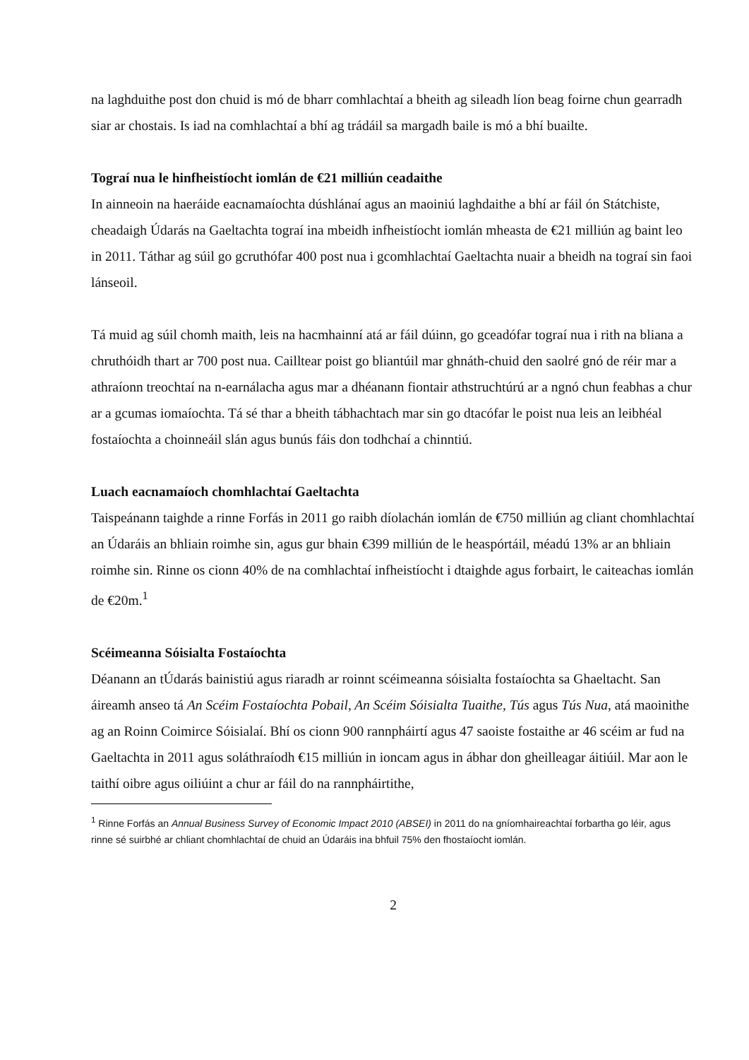na laghduithe post don chuid is mó de bharr comhlachtaí a bheith ag sileadh líon beag foirne chun gearradh siar ar chostais. Is iad na comhlachtaí a bhí ag trádáil sa margadh baile is mó a bhí buailte.
Tograí nua le hinfheistíocht iomlán de €21 milliún ceadaithe
In ainneoin na haeráide eacnamaíochta dúshlánaí agus an maoiniú laghdaithe a bhí ar fáil ón Státchiste, cheadaigh Údarás na Gaeltachta tograí ina mbeidh infheistíocht iomlán mheasta de €21 milliún ag baint leo in 2011. Táthar ag súil go gcruthófar 400 post nua i gcomhlachtaí Gaeltachta nuair a bheidh na tograí sin faoi lánseoil.
Tá muid ag súil chomh maith, leis na hacmhainní atá ar fáil dúinn, go gceadófar tograí nua i rith na bliana a chruthóidh thart ar 700 post nua. Cailltear poist go bliantúil mar ghnáth-chuid den saolré gnó de réir mar a athraíonn treochtaí na n-earnálacha agus mar a dhéanann fiontair athstruchtúrú ar a ngnó chun feabhas a chur ar a gcumas iomaíochta. Tá sé thar a bheith tábhachtach mar sin go dtacófar le poist nua leis an leibhéal fostaíochta a choinneáil slán agus bunús fáis don todhchaí a chinntiú.
Luach eacnamaíoch chomhlachtaí Gaeltachta
Taispeánann taighde a rinne Forfás in 2011 go raibh díolachán iomlán de €750 milliún ag cliant chomhlachtaí an Údaráis an bhliain roimhe sin, agus gur bhain €399 milliún de le heaspórtáil, méadú 13% ar an bhliain roimhe sin. Rinne os cionn 40% de na comhlachtaí infheistíocht i dtaighde agus forbairt, le caiteachas iomlán de €20m.<sup>1</sup>
Scéimeanna Sóisialta Fostaíochta
Déanann an tÚdarás bainistiú agus riaradh ar roinnt scéimeanna sóisialta fostaíochta sa Ghaeltacht. San áireamh anseo tá An Scéim Fostaíochta Pobail, An Scéim Sóisialta Tuaithe, Tús agus Tús Nua, atá maoinithe ag an Roinn Coimirce Sóisialaí. Bhí os cionn 900 rannpháirtí agus 47 saoiste fostaithe ar 46 scéim ar fud na Gaeltachta in 2011 agus soláthraíodh €15 milliún in ioncam agus in ábhar don gheilleagar áitiúil. Mar aon le taithí oibre agus oiliúint a chur ar fáil do na rannpháirtithe,
<sup>1</sup> Rinne Forfás an Annual Business Survey of Economic Impact 2010 (ABSEI) in 2011 do na gníomhaireachtaí forbartha go léir, agus rinne sé suirbhé ar chliant chomhlachtaí de chuid an Údaráis ina bhfuil 75% den fhostaíocht iomlán.
2